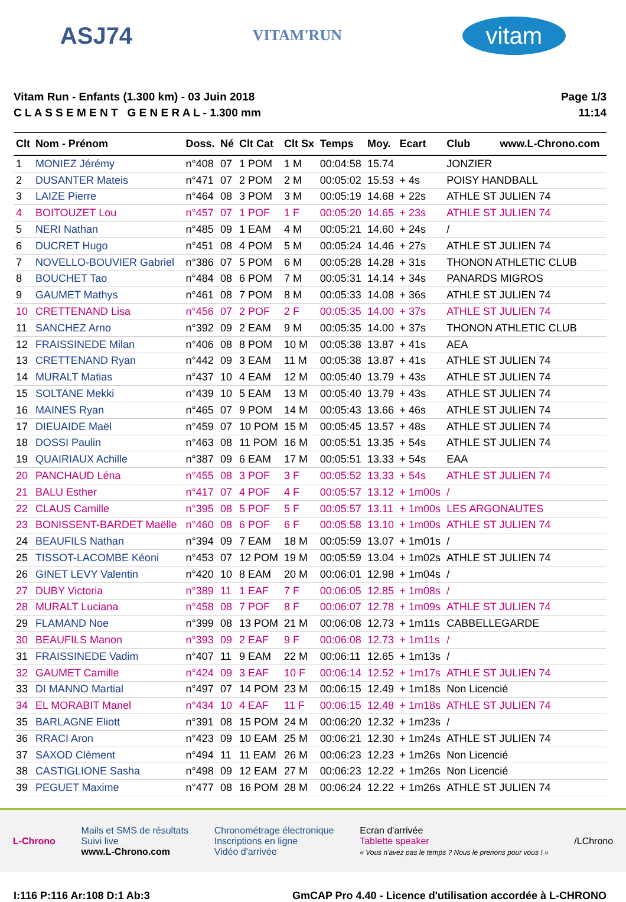ASJ74 VITAM'RUN vitam
Vitam Run - Enfants (1.300 km) - 03 Juin 2018
C L A S S E M E N T G E N E R A L - 1.300 mm
Page 1/3
11:14
| Clt | Nom - Prénom | Doss. | Né | Clt Cat | Clt Sx | Temps | Moy. | Ecart | Club www.L-Chrono.com |
| --- | --- | --- | --- | --- | --- | --- | --- | --- | --- |
| 1 | MONIEZ Jérémy | n°408 | 07 | 1 POM | 1 M | 00:04:58 | 15.74 | | JONZIER |
| 2 | DUSANTER Mateis | n°471 | 07 | 2 POM | 2 M | 00:05:02 | 15.53 | + 4s | POISY HANDBALL |
| 3 | LAIZE Pierre | n°464 | 08 | 3 POM | 3 M | 00:05:19 | 14.68 | + 22s | ATHLE ST JULIEN 74 |
| 4 | BOITOUZET Lou | n°457 | 07 | 1 POF | 1 F | 00:05:20 | 14.65 | + 23s | ATHLE ST JULIEN 74 |
| 5 | NERI Nathan | n°485 | 09 | 1 EAM | 4 M | 00:05:21 | 14.60 | + 24s | / |
| 6 | DUCRET Hugo | n°451 | 08 | 4 POM | 5 M | 00:05:24 | 14.46 | + 27s | ATHLE ST JULIEN 74 |
| 7 | NOVELLO-BOUVIER Gabriel | n°386 | 07 | 5 POM | 6 M | 00:05:28 | 14.28 | + 31s | THONON ATHLETIC CLUB |
| 8 | BOUCHET Tao | n°484 | 08 | 6 POM | 7 M | 00:05:31 | 14.14 | + 34s | PANARDS MIGROS |
| 9 | GAUMET Mathys | n°461 | 08 | 7 POM | 8 M | 00:05:33 | 14.08 | + 36s | ATHLE ST JULIEN 74 |
| 10 | CRETTENAND Lisa | n°456 | 07 | 2 POF | 2 F | 00:05:35 | 14.00 | + 37s | ATHLE ST JULIEN 74 |
| 11 | SANCHEZ Arno | n°392 | 09 | 2 EAM | 9 M | 00:05:35 | 14.00 | + 37s | THONON ATHLETIC CLUB |
| 12 | FRAISSINEDE Milan | n°406 | 08 | 8 POM | 10 M | 00:05:38 | 13.87 | + 41s | AEA |
| 13 | CRETTENAND Ryan | n°442 | 09 | 3 EAM | 11 M | 00:05:38 | 13.87 | + 41s | ATHLE ST JULIEN 74 |
| 14 | MURALT Matias | n°437 | 10 | 4 EAM | 12 M | 00:05:40 | 13.79 | + 43s | ATHLE ST JULIEN 74 |
| 15 | SOLTANE Mekki | n°439 | 10 | 5 EAM | 13 M | 00:05:40 | 13.79 | + 43s | ATHLE ST JULIEN 74 |
| 16 | MAINES Ryan | n°465 | 07 | 9 POM | 14 M | 00:05:43 | 13.66 | + 46s | ATHLE ST JULIEN 74 |
| 17 | DIEUAIDE Maël | n°459 | 07 | 10 POM | 15 M | 00:05:45 | 13.57 | + 48s | ATHLE ST JULIEN 74 |
| 18 | DOSSI Paulin | n°463 | 08 | 11 POM | 16 M | 00:05:51 | 13.35 | + 54s | ATHLE ST JULIEN 74 |
| 19 | QUAIRIAUX Achille | n°387 | 09 | 6 EAM | 17 M | 00:05:51 | 13.33 | + 54s | EAA |
| 20 | PANCHAUD Léna | n°455 | 08 | 3 POF | 3 F | 00:05:52 | 13.33 | + 54s | ATHLE ST JULIEN 74 |
| 21 | BALU Esther | n°417 | 07 | 4 POF | 4 F | 00:05:57 | 13.12 | + 1m00s | / |
| 22 | CLAUS Camille | n°395 | 08 | 5 POF | 5 F | 00:05:57 | 13.11 | + 1m00s | LES ARGONAUTES |
| 23 | BONISSENT-BARDET Maëlle | n°460 | 08 | 6 POF | 6 F | 00:05:58 | 13.10 | + 1m00s | ATHLE ST JULIEN 74 |
| 24 | BEAUFILS Nathan | n°394 | 09 | 7 EAM | 18 M | 00:05:59 | 13.07 | + 1m01s | / |
| 25 | TISSOT-LACOMBE Kéoni | n°453 | 07 | 12 POM | 19 M | 00:05:59 | 13.04 | + 1m02s | ATHLE ST JULIEN 74 |
| 26 | GINET LEVY Valentin | n°420 | 10 | 8 EAM | 20 M | 00:06:01 | 12.98 | + 1m04s | / |
| 27 | DUBY Victoria | n°389 | 11 | 1 EAF | 7 F | 00:06:05 | 12.85 | + 1m08s | / |
| 28 | MURALT Luciana | n°458 | 08 | 7 POF | 8 F | 00:06:07 | 12.78 | + 1m09s | ATHLE ST JULIEN 74 |
| 29 | FLAMAND Noe | n°399 | 08 | 13 POM | 21 M | 00:06:08 | 12.73 | + 1m11s | CABBELLEGARDE |
| 30 | BEAUFILS Manon | n°393 | 09 | 2 EAF | 9 F | 00:06:08 | 12.73 | + 1m11s | / |
| 31 | FRAISSINEDE Vadim | n°407 | 11 | 9 EAM | 22 M | 00:06:11 | 12.65 | + 1m13s | / |
| 32 | GAUMET Camille | n°424 | 09 | 3 EAF | 10 F | 00:06:14 | 12.52 | + 1m17s | ATHLE ST JULIEN 74 |
| 33 | DI MANNO Martial | n°497 | 07 | 14 POM | 23 M | 00:06:15 | 12.49 | + 1m18s | Non Licencié |
| 34 | EL MORABIT Manel | n°434 | 10 | 4 EAF | 11 F | 00:06:15 | 12.48 | + 1m18s | ATHLE ST JULIEN 74 |
| 35 | BARLAGNE Eliott | n°391 | 08 | 15 POM | 24 M | 00:06:20 | 12.32 | + 1m23s | / |
| 36 | RRACI Aron | n°423 | 09 | 10 EAM | 25 M | 00:06:21 | 12.30 | + 1m24s | ATHLE ST JULIEN 74 |
| 37 | SAXOD Clément | n°494 | 11 | 11 EAM | 26 M | 00:06:23 | 12.23 | + 1m26s | Non Licencié |
| 38 | CASTIGLIONE Sasha | n°498 | 09 | 12 EAM | 27 M | 00:06:23 | 12.22 | + 1m26s | Non Licencié |
| 39 | PEGUET Maxime | n°477 | 08 | 16 POM | 28 M | 00:06:24 | 12.22 | + 1m26s | ATHLE ST JULIEN 74 |
L-Chrono
Mails et SMS de résultats
Suivi live
www.L-Chrono.com
Chronométrage électronique
Inscriptions en ligne
Vidéo d'arrivée
Ecran d'arrivée
Tablette speaker
« Vous n'avez pas le temps ? Nous le prenons pour vous ! »
/LChrono
I:116 P:116 Ar:108 D:1 Ab:3 GmCAP Pro 4.40 - Licence d'utilisation accordée à L-CHRONO